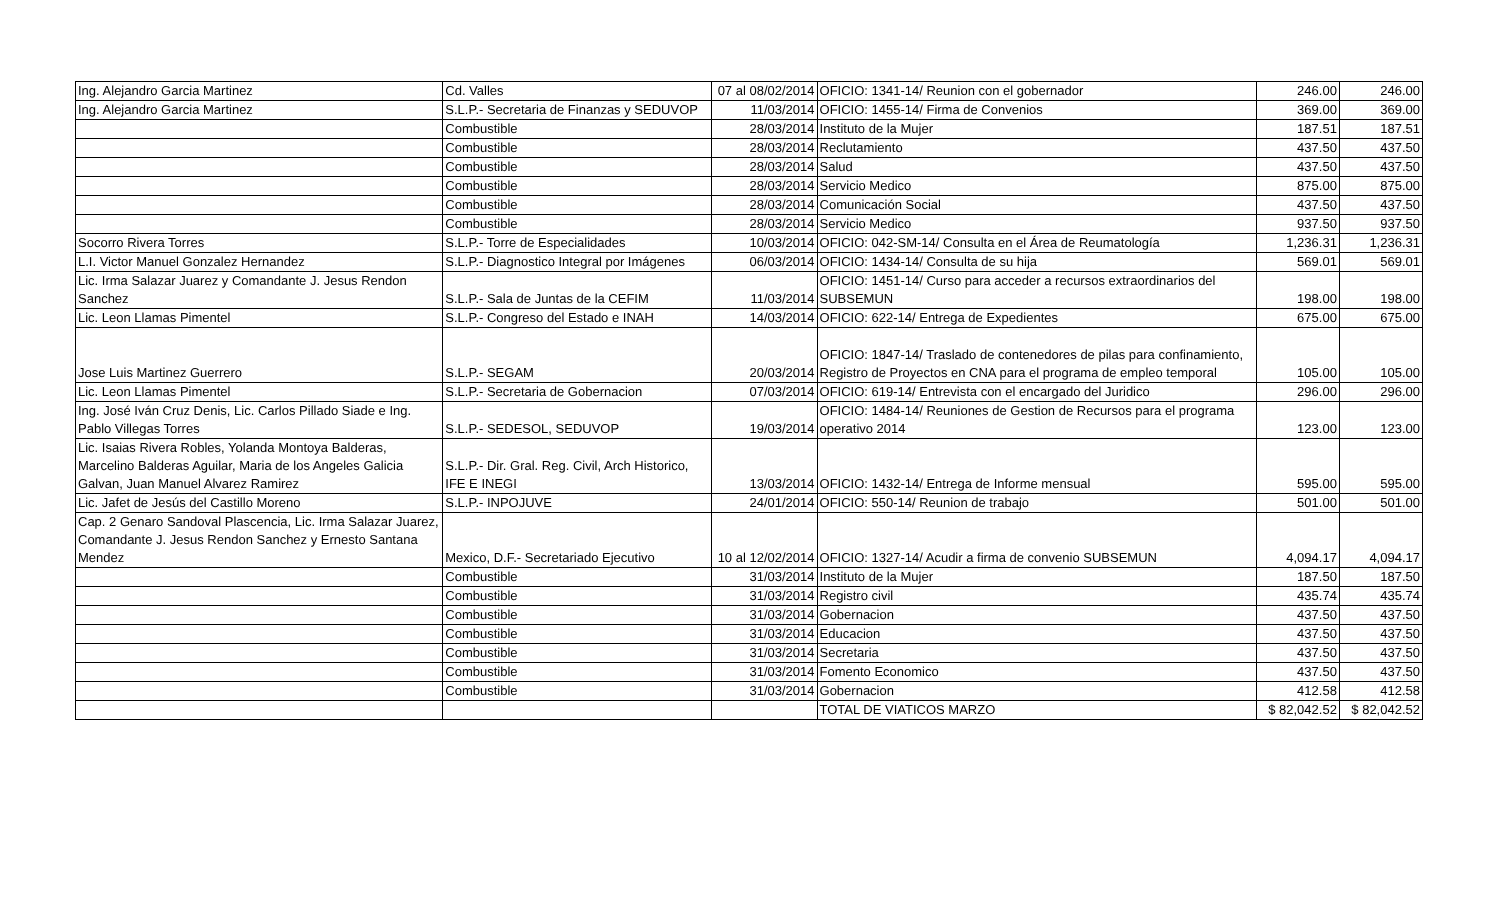| Ing. Alejandro Garcia Martinez | Cd. Valles | 07 al 08/02/2014 | OFICIO: 1341-14/ Reunion con el gobernador | 246.00 | 246.00 |
| Ing. Alejandro Garcia Martinez | S.L.P.- Secretaria de Finanzas y SEDUVOP | 11/03/2014 | OFICIO: 1455-14/ Firma de Convenios | 369.00 | 369.00 |
| | Combustible | 28/03/2014 | Instituto de la Mujer | 187.51 | 187.51 |
| | Combustible | 28/03/2014 | Reclutamiento | 437.50 | 437.50 |
| | Combustible | 28/03/2014 | Salud | 437.50 | 437.50 |
| | Combustible | 28/03/2014 | Servicio Medico | 875.00 | 875.00 |
| | Combustible | 28/03/2014 | Comunicación Social | 437.50 | 437.50 |
| | Combustible | 28/03/2014 | Servicio Medico | 937.50 | 937.50 |
| Socorro Rivera Torres | S.L.P.- Torre de Especialidades | 10/03/2014 | OFICIO: 042-SM-14/ Consulta en el Área de Reumatología | 1,236.31 | 1,236.31 |
| L.I. Victor Manuel Gonzalez Hernandez | S.L.P.- Diagnostico Integral por Imágenes | 06/03/2014 | OFICIO: 1434-14/ Consulta de su hija | 569.01 | 569.01 |
| Lic. Irma Salazar Juarez y Comandante J. Jesus Rendon Sanchez | S.L.P.- Sala de Juntas de la CEFIM | 11/03/2014 | OFICIO: 1451-14/ Curso para acceder a recursos extraordinarios del SUBSEMUN | 198.00 | 198.00 |
| Lic. Leon Llamas Pimentel | S.L.P.- Congreso del Estado e INAH | 14/03/2014 | OFICIO: 622-14/ Entrega de Expedientes | 675.00 | 675.00 |
| Jose Luis Martinez Guerrero | S.L.P.- SEGAM | 20/03/2014 | OFICIO: 1847-14/ Traslado de contenedores de pilas para confinamiento, Registro de Proyectos en CNA para el programa de empleo temporal | 105.00 | 105.00 |
| Lic. Leon Llamas Pimentel | S.L.P.- Secretaria de Gobernacion | 07/03/2014 | OFICIO: 619-14/ Entrevista con el encargado del Juridico | 296.00 | 296.00 |
| Ing. José Iván Cruz Denis, Lic. Carlos Pillado Siade e Ing. Pablo Villegas Torres | S.L.P.- SEDESOL, SEDUVOP | 19/03/2014 | OFICIO: 1484-14/ Reuniones de Gestion de Recursos para el programa operativo 2014 | 123.00 | 123.00 |
| Lic. Isaias Rivera Robles, Yolanda Montoya Balderas, Marcelino Balderas Aguilar, Maria de los Angeles Galicia Galvan, Juan Manuel Alvarez Ramirez | S.L.P.- Dir. Gral. Reg. Civil, Arch Historico, IFE E INEGI | 13/03/2014 | OFICIO: 1432-14/ Entrega de Informe mensual | 595.00 | 595.00 |
| Lic. Jafet de Jesús del Castillo Moreno | S.L.P.- INPOJUVE | 24/01/2014 | OFICIO: 550-14/ Reunion de trabajo | 501.00 | 501.00 |
| Cap. 2 Genaro Sandoval Plascencia, Lic. Irma Salazar Juarez, Comandante J. Jesus Rendon Sanchez y Ernesto Santana Mendez | Mexico, D.F.- Secretariado Ejecutivo | 10 al 12/02/2014 | OFICIO: 1327-14/ Acudir a firma de convenio SUBSEMUN | 4,094.17 | 4,094.17 |
| | Combustible | 31/03/2014 | Instituto de la Mujer | 187.50 | 187.50 |
| | Combustible | 31/03/2014 | Registro civil | 435.74 | 435.74 |
| | Combustible | 31/03/2014 | Gobernacion | 437.50 | 437.50 |
| | Combustible | 31/03/2014 | Educacion | 437.50 | 437.50 |
| | Combustible | 31/03/2014 | Secretaria | 437.50 | 437.50 |
| | Combustible | 31/03/2014 | Fomento Economico | 437.50 | 437.50 |
| | Combustible | 31/03/2014 | Gobernacion | 412.58 | 412.58 |
| | | | TOTAL DE VIATICOS MARZO | $ 82,042.52 | $ 82,042.52 |